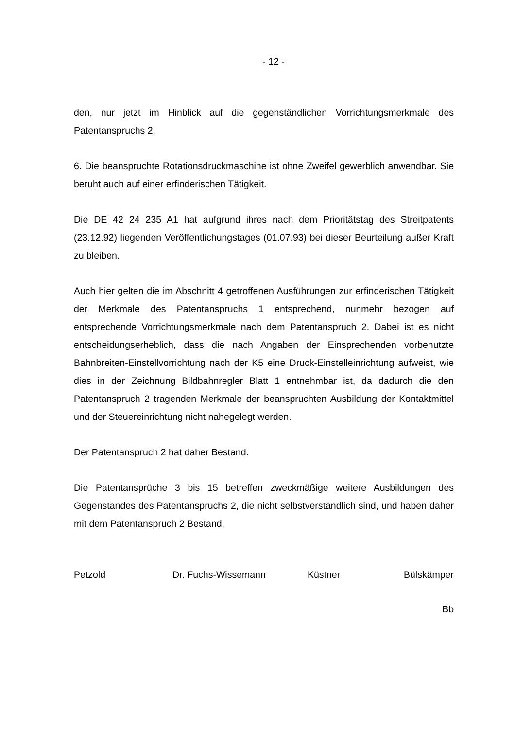- 12 -
den, nur jetzt im Hinblick auf die gegenständlichen Vorrichtungsmerkmale des Patentanspruchs 2.
6. Die beanspruchte Rotationsdruckmaschine ist ohne Zweifel gewerblich anwendbar. Sie beruht auch auf einer erfinderischen Tätigkeit.
Die DE 42 24 235 A1 hat aufgrund ihres nach dem Prioritätstag des Streitpatents (23.12.92) liegenden Veröffentlichungstages (01.07.93) bei dieser Beurteilung außer Kraft zu bleiben.
Auch hier gelten die im Abschnitt 4 getroffenen Ausführungen zur erfinderischen Tätigkeit der Merkmale des Patentanspruchs 1 entsprechend, nunmehr bezogen auf entsprechende Vorrichtungsmerkmale nach dem Patentanspruch 2. Dabei ist es nicht entscheidungserheblich, dass die nach Angaben der Einsprechenden vorbenutzte Bahnbreiten-Einstellvorrichtung nach der K5 eine Druck-Einstelleinrichtung aufweist, wie dies in der Zeichnung Bildbahnregler Blatt 1 entnehmbar ist, da dadurch die den Patentanspruch 2 tragenden Merkmale der beanspruchten Ausbildung der Kontaktmittel und der Steuereinrichtung nicht nahegelegt werden.
Der Patentanspruch 2 hat daher Bestand.
Die Patentansprüche 3 bis 15 betreffen zweckmäßige weitere Ausbildungen des Gegenstandes des Patentanspruchs 2, die nicht selbstverständlich sind, und haben daher mit dem Patentanspruch 2 Bestand.
Petzold Dr. Fuchs-Wissemann Küstner Bülskämper
Bb